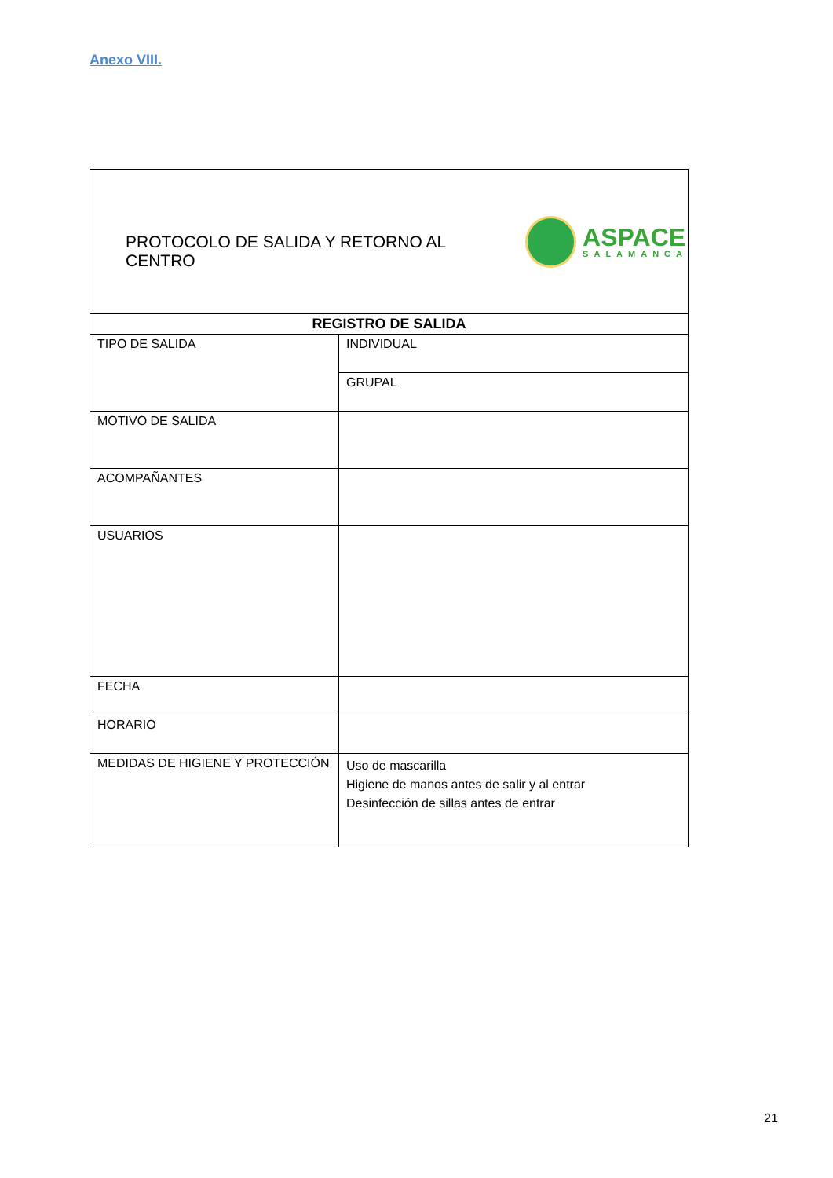Anexo VIII.
| PROTOCOLO DE SALIDA Y RETORNO AL CENTRO ASPACE SALAMANCA | |
| REGISTRO DE SALIDA | |
| TIPO DE SALIDA | INDIVIDUAL |
| | GRUPAL |
| MOTIVO DE SALIDA | |
| ACOMPAÑANTES | |
| USUARIOS | |
| FECHA | |
| HORARIO | |
| MEDIDAS DE HIGIENE Y PROTECCIÓN | Uso de mascarilla Higiene de manos antes de salir y al entrar Desinfección de sillas antes de entrar |
21